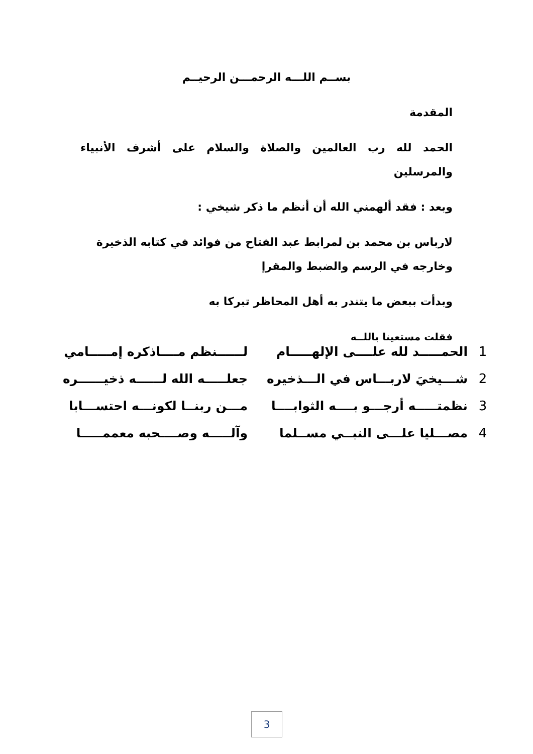بســم اللـــه الرحمـــن الرحيــم
المقدمة
الحمد لله رب العالمين والصلاة والسلام على أشرف الأنبياء والمرسلين
وبعد : فقد ألهمني الله أن أنظم ما ذكر شيخي :
لارباس بن محمد بن لمرابط عبد الفتاح من فوائد في كتابه الذخيرة وخارجه في الرسم والضبط والمقرإ
وبدأت ببعض ما يتندر به أهل المحاظر تبركا به
فقلت مستعينا باللــه
| 1 | الحمـــــد لله علــــى الإلهـــــام | لــــــنظم مــــاذكره إمـــــامي |
| 2 | شـــيخيَ لاربـــاس في الـــذخيره | جعلـــــه الله لــــــه ذخيــــــره |
| 3 | نظمتـــــه أرجـــو بــــه الثوابــــا | مـــن ربنــا لكونـــه احتســـابا |
| 4 | مصـــليا علـــى النبــي مســلما | وآلـــــه وصــــحبه معممـــــا |
3